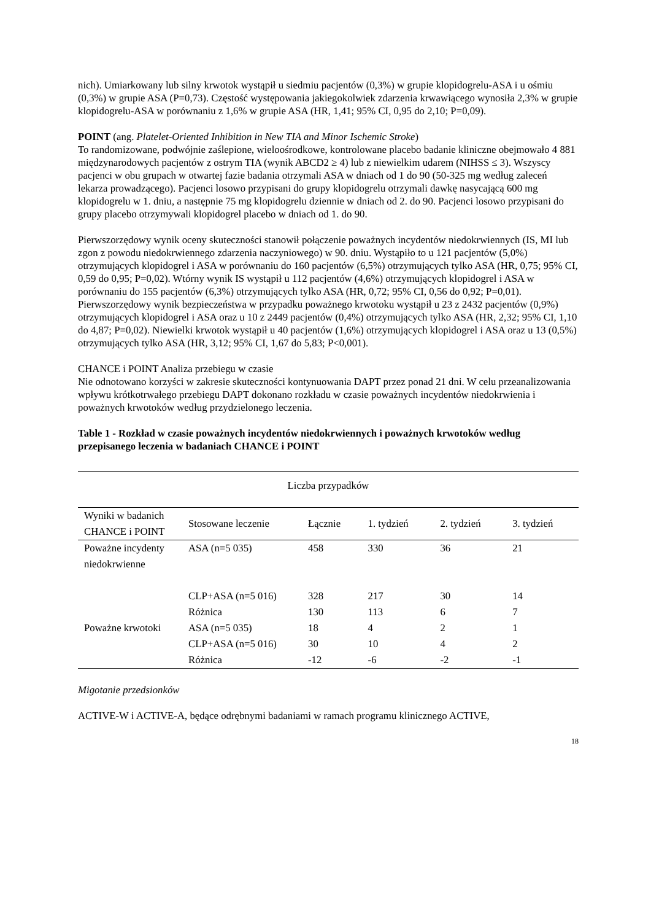nich). Umiarkowany lub silny krwotok wystąpił u siedmiu pacjentów (0,3%) w grupie klopidogrelu-ASA i u ośmiu (0,3%) w grupie ASA (P=0,73). Częstość występowania jakiegokolwiek zdarzenia krwawiącego wynosiła 2,3% w grupie klopidogrelu-ASA w porównaniu z 1,6% w grupie ASA (HR, 1,41; 95% CI, 0,95 do 2,10; P=0,09).
POINT (ang. Platelet-Oriented Inhibition in New TIA and Minor Ischemic Stroke)
To randomizowane, podwójnie zaślepione, wieloośrodkowe, kontrolowane placebo badanie kliniczne obejmowało 4 881 międzynarodowych pacjentów z ostrym TIA (wynik ABCD2 ≥ 4) lub z niewielkim udarem (NIHSS ≤ 3). Wszyscy pacjenci w obu grupach w otwartej fazie badania otrzymali ASA w dniach od 1 do 90 (50-325 mg według zaleceń lekarza prowadzącego). Pacjenci losowo przypisani do grupy klopidogrelu otrzymali dawkę nasycającą 600 mg klopidogrelu w 1. dniu, a następnie 75 mg klopidogrelu dziennie w dniach od 2. do 90. Pacjenci losowo przypisani do grupy placebo otrzymywali klopidogrel placebo w dniach od 1. do 90.
Pierwszorzędowy wynik oceny skuteczności stanowił połączenie poważnych incydentów niedokrwiennych (IS, MI lub zgon z powodu niedokrwiennego zdarzenia naczyniowego) w 90. dniu. Wystąpiło to u 121 pacjentów (5,0%) otrzymujących klopidogrel i ASA w porównaniu do 160 pacjentów (6,5%) otrzymujących tylko ASA (HR, 0,75; 95% CI, 0,59 do 0,95; P=0,02). Wtórny wynik IS wystąpił u 112 pacjentów (4,6%) otrzymujących klopidogrel i ASA w porównaniu do 155 pacjentów (6,3%) otrzymujących tylko ASA (HR, 0,72; 95% CI, 0,56 do 0,92; P=0,01). Pierwszorzędowy wynik bezpieczeństwa w przypadku poważnego krwotoku wystąpił u 23 z 2432 pacjentów (0,9%) otrzymujących klopidogrel i ASA oraz u 10 z 2449 pacjentów (0,4%) otrzymujących tylko ASA (HR, 2,32; 95% CI, 1,10 do 4,87; P=0,02). Niewielki krwotok wystąpił u 40 pacjentów (1,6%) otrzymujących klopidogrel i ASA oraz u 13 (0,5%) otrzymujących tylko ASA (HR, 3,12; 95% CI, 1,67 do 5,83; P<0,001).
CHANCE i POINT Analiza przebiegu w czasie
Nie odnotowano korzyści w zakresie skuteczności kontynuowania DAPT przez ponad 21 dni. W celu przeanalizowania wpływu krótkotrwałego przebiegu DAPT dokonano rozkładu w czasie poważnych incydentów niedokrwienia i poważnych krwotoków według przydzielonego leczenia.
Table 1 - Rozkład w czasie poważnych incydentów niedokrwiennych i poważnych krwotoków według przepisanego leczenia w badaniach CHANCE i POINT
| Liczba przypadków | | | | | |
| Wyniki w badanich CHANCE i POINT | Stosowane leczenie | Łącznie | 1. tydzień | 2. tydzień | 3. tydzień |
| Poważne incydenty niedokrwienne | ASA (n=5 035) | 458 | 330 | 36 | 21 |
| | CLP+ASA (n=5 016) | 328 | 217 | 30 | 14 |
| | Różnica | 130 | 113 | 6 | 7 |
| Poważne krwotoki | ASA (n=5 035) | 18 | 4 | 2 | 1 |
| | CLP+ASA (n=5 016) | 30 | 10 | 4 | 2 |
| | Różnica | -12 | -6 | -2 | -1 |
Migotanie przedsionków
ACTIVE-W i ACTIVE-A, będące odrębnymi badaniami w ramach programu klinicznego ACTIVE,
18